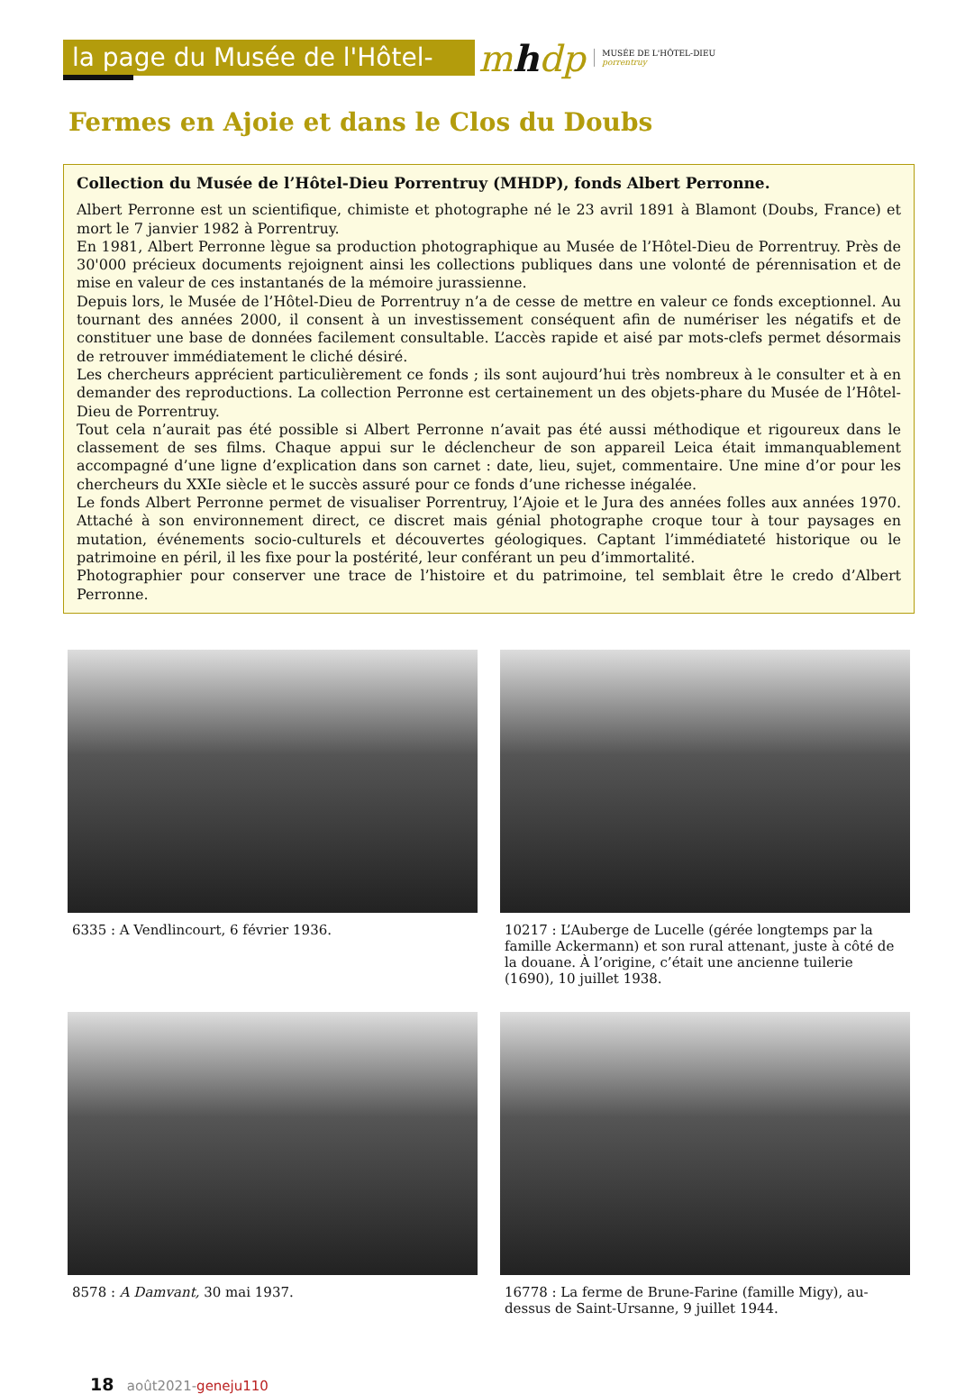la page du Musée de l'Hôtel-Dieu
mhd p
MUSÉE DE L'HÔTEL-DIEU
porrentruy
Fermes en Ajoie et dans le Clos du Doubs
Collection du Musée de l’Hôtel-Dieu Porrentruy (MHDP), fonds Albert Perronne.
Albert Perronne est un scientifique, chimiste et photographe né le 23 avril 1891 à Blamont (Doubs, France) et mort le 7 janvier 1982 à Porrentruy.
En 1981, Albert Perronne lègue sa production photographique au Musée de l’Hôtel-Dieu de Porrentruy. Près de 30'000 précieux documents rejoignent ainsi les collections publiques dans une volonté de pérennisation et de mise en valeur de ces instantanés de la mémoire jurassienne.
Depuis lors, le Musée de l’Hôtel-Dieu de Porrentruy n’a de cesse de mettre en valeur ce fonds exceptionnel. Au tournant des années 2000, il consent à un investissement conséquent afin de numériser les négatifs et de constituer une base de données facilement consultable. L’accès rapide et aisé par mots-clefs permet désormais de retrouver immédiatement le cliché désiré.
Les chercheurs apprécient particulièrement ce fonds ; ils sont aujourd’hui très nombreux à le consulter et à en demander des reproductions. La collection Perronne est certainement un des objets-phare du Musée de l’Hôtel-Dieu de Porrentruy.
Tout cela n’aurait pas été possible si Albert Perronne n’avait pas été aussi méthodique et rigoureux dans le classement de ses films. Chaque appui sur le déclencheur de son appareil Leica était immanquablement accompagné d’une ligne d’explication dans son carnet : date, lieu, sujet, commentaire. Une mine d’or pour les chercheurs du XXIe siècle et le succès assuré pour ce fonds d’une richesse inégalée.
Le fonds Albert Perronne permet de visualiser Porrentruy, l’Ajoie et le Jura des années folles aux années 1970. Attaché à son environnement direct, ce discret mais génial photographe croque tour à tour paysages en mutation, événements socio-culturels et découvertes géologiques. Captant l’immédiateté historique ou le patrimoine en péril, il les fixe pour la postérité, leur conférant un peu d’immortalité.
Photographier pour conserver une trace de l’histoire et du patrimoine, tel semblait être le credo d’Albert Perronne.
6335 : A Vendlincourt, 6 février 1936.
10217 : L’Auberge de Lucelle (gérée longtemps par la famille Ackermann) et son rural attenant, juste à côté de la douane. À l’origine, c’était une ancienne tuilerie (1690), 10 juillet 1938.
8578 : A Damvant, 30 mai 1937.
16778 : La ferme de Brune-Farine (famille Migy), au-dessus de Saint-Ursanne, 9 juillet 1944.
18 août2021-geneju110